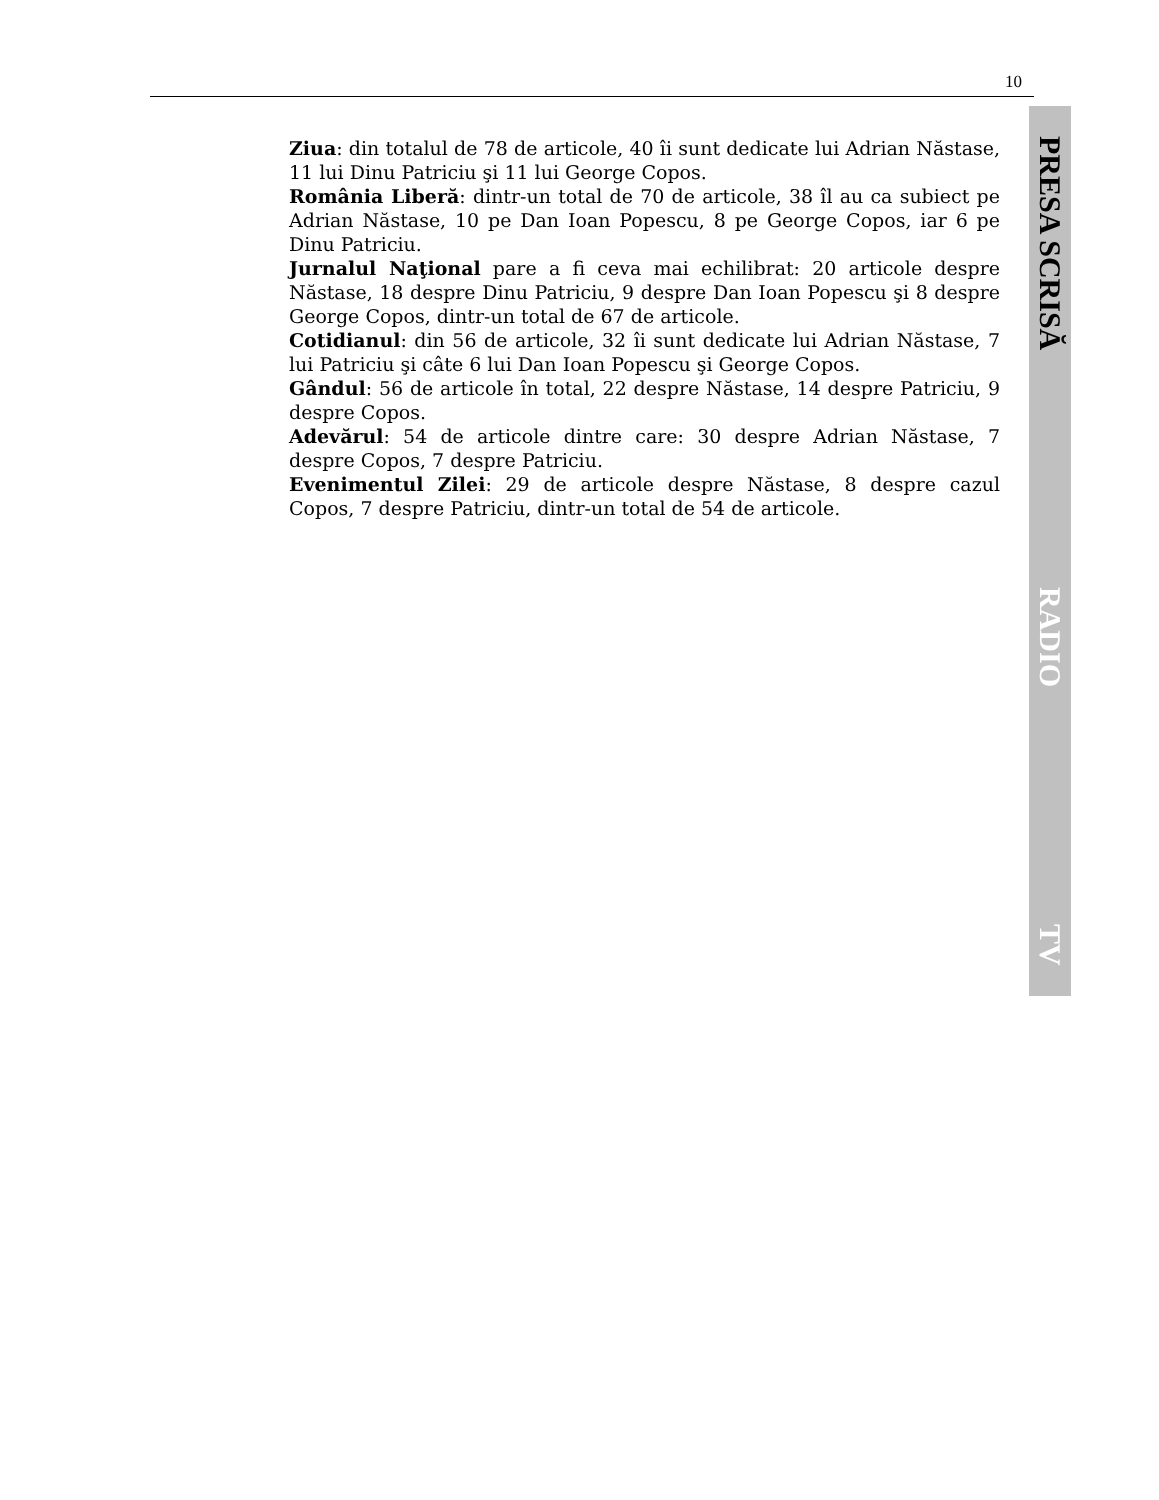10
Ziua: din totalul de 78 de articole, 40 îi sunt dedicate lui Adrian Năstase, 11 lui Dinu Patriciu şi 11 lui George Copos.
România Liberă: dintr-un total de 70 de articole, 38 îl au ca subiect pe Adrian Năstase, 10 pe Dan Ioan Popescu, 8 pe George Copos, iar 6 pe Dinu Patriciu.
Jurnalul Naţional pare a fi ceva mai echilibrat: 20 articole despre Năstase, 18 despre Dinu Patriciu, 9 despre Dan Ioan Popescu şi 8 despre George Copos, dintr-un total de 67 de articole.
Cotidianul: din 56 de articole, 32 îi sunt dedicate lui Adrian Năstase, 7 lui Patriciu şi câte 6 lui Dan Ioan Popescu şi George Copos.
Gândul: 56 de articole în total, 22 despre Năstase, 14 despre Patriciu, 9 despre Copos.
Adevărul: 54 de articole dintre care: 30 despre Adrian Năstase, 7 despre Copos, 7 despre Patriciu.
Evenimentul Zilei: 29 de articole despre Năstase, 8 despre cazul Copos, 7 despre Patriciu, dintr-un total de 54 de articole.
PRESA SCRISĂ
RADIO
TV